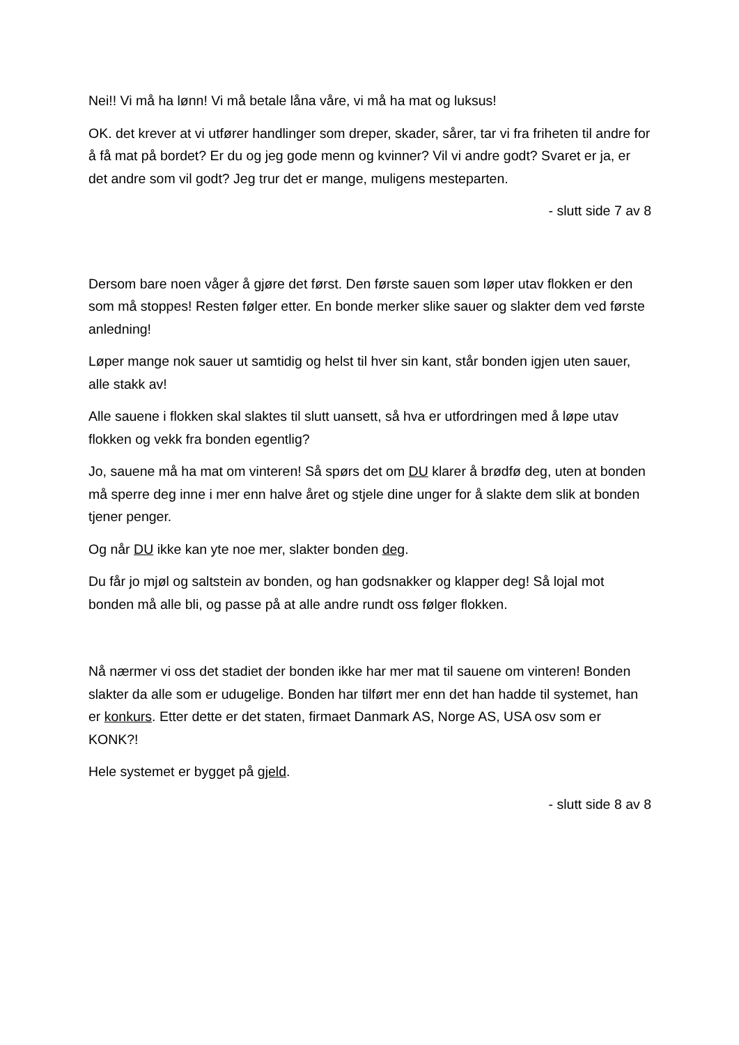Nei!! Vi må ha lønn! Vi må betale låna våre, vi må ha mat og luksus!
OK. det krever at vi utfører handlinger som dreper, skader, sårer, tar vi fra friheten til andre for å få mat på bordet? Er du og jeg gode menn og kvinner? Vil vi andre godt? Svaret er ja, er det andre som vil godt? Jeg trur det er mange, muligens mesteparten.
- slutt side 7 av 8
Dersom bare noen våger å gjøre det først. Den første sauen som løper utav flokken er den som må stoppes! Resten følger etter. En bonde merker slike sauer og slakter dem ved første anledning!
Løper mange nok sauer ut samtidig og helst til hver sin kant, står bonden igjen uten sauer, alle stakk av!
Alle sauene i flokken skal slaktes til slutt uansett, så hva er utfordringen med å løpe utav flokken og vekk fra bonden egentlig?
Jo, sauene må ha mat om vinteren! Så spørs det om DU klarer å brødfø deg, uten at bonden må sperre deg inne i mer enn halve året og stjele dine unger for å slakte dem slik at bonden tjener penger.
Og når DU ikke kan yte noe mer, slakter bonden deg.
Du får jo mjøl og saltstein av bonden, og han godsnakker og klapper deg! Så lojal mot bonden må alle bli, og passe på at alle andre rundt oss følger flokken.
Nå nærmer vi oss det stadiet der bonden ikke har mer mat til sauene om vinteren! Bonden slakter da alle som er udugelige. Bonden har tilført mer enn det han hadde til systemet, han er konkurs. Etter dette er det staten, firmaet Danmark AS, Norge AS, USA osv som er KONK?!
Hele systemet er bygget på gjeld.
- slutt side 8 av 8